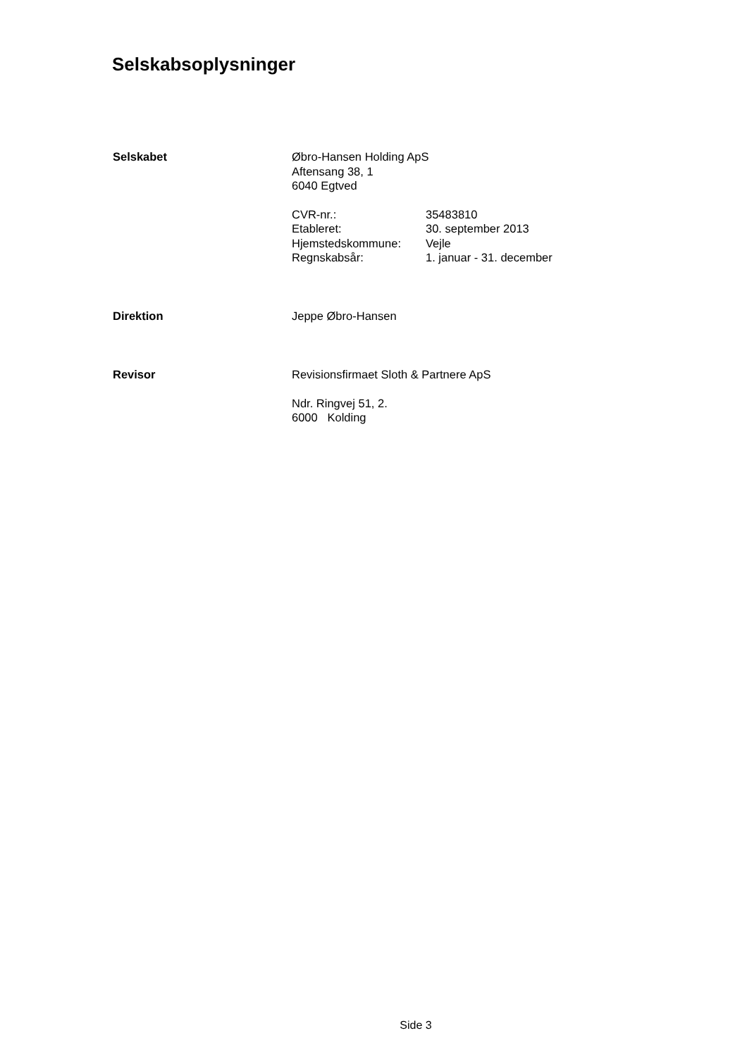Selskabsoplysninger
Selskabet Øbro-Hansen Holding ApS
Aftensang 38, 1
6040 Egtved
CVR-nr.: 35483810
Etableret: 30. september 2013
Hjemstedskommune: Vejle
Regnskabsår: 1. januar - 31. december
Direktion Jeppe Øbro-Hansen
Revisor Revisionsfirmaet Sloth & Partnere ApS
Ndr. Ringvej 51, 2.
6000 Kolding
Side 3